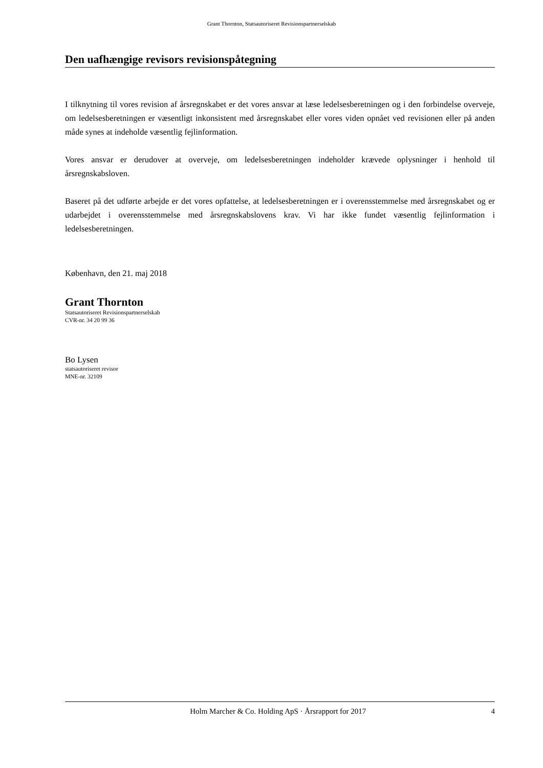Grant Thornton, Statsautoriseret Revisionspartnerselskab
Den uafhængige revisors revisionspåtegning
I tilknytning til vores revision af årsregnskabet er det vores ansvar at læse ledelsesberetningen og i den forbindelse overveje, om ledelsesberetningen er væsentligt inkonsistent med årsregnskabet eller vores viden opnået ved revisionen eller på anden måde synes at indeholde væsentlig fejlinformation.
Vores ansvar er derudover at overveje, om ledelsesberetningen indeholder krævede oplysninger i henhold til årsregnskabsloven.
Baseret på det udførte arbejde er det vores opfattelse, at ledelsesberetningen er i overensstemmelse med årsregnskabet og er udarbejdet i overensstemmelse med årsregnskabslovens krav. Vi har ikke fundet væsentlig fejlinformation i ledelsesberetningen.
København, den 21. maj 2018
Grant Thornton
Statsautoriseret Revisionspartnerselskab
CVR-nr. 34 20 99 36
Bo Lysen
statsautoriseret revisor
MNE-nr. 32109
Holm Marcher & Co. Holding ApS · Årsrapport for 2017 4